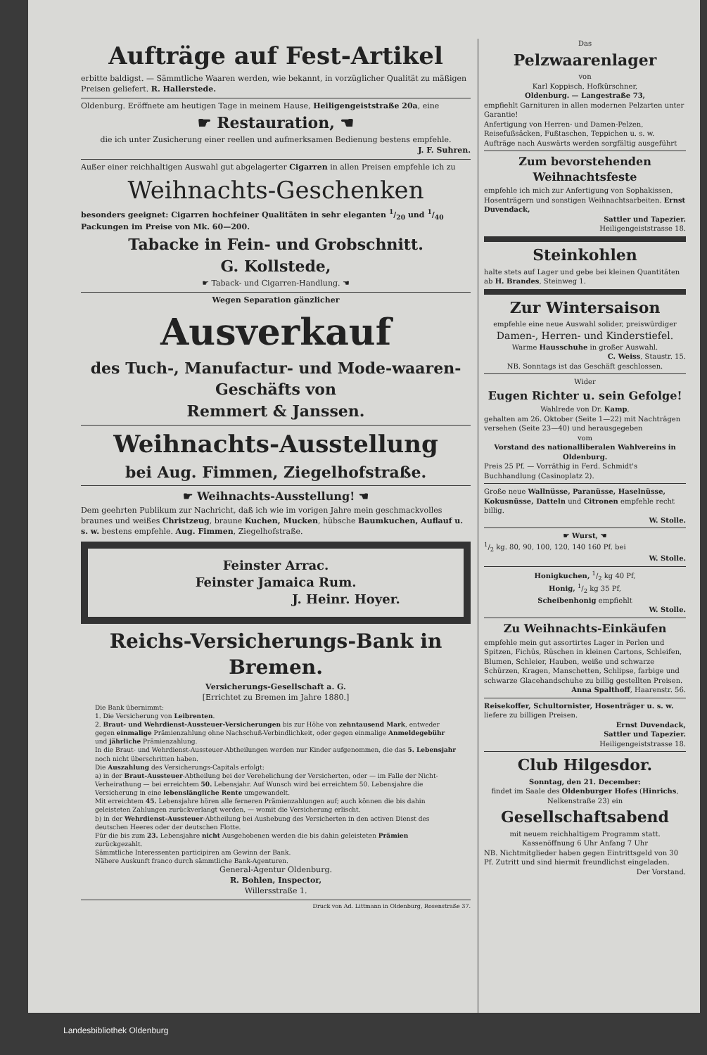Aufträge auf Fest-Artikel
erbitte baldigst. — Sämmtliche Waaren werden, wie bekannt, in vorzüglicher Qualität zu mäßigen Preisen geliefert. R. Hallerstede.
Oldenburg. Eröffnete am heutigen Tage in meinem Hause, Heiligengeiststraße 20a, eine
☛ Restauration, ☚
die ich unter Zusicherung einer reellen und aufmerksamen Bedienung bestens empfehle.
J. F. Suhren.
Außer einer reichhaltigen Auswahl gut abgelagerter Cigarren in allen Preisen empfehle ich zu
Weihnachts-Geschenken
besonders geeignet: Cigarren hochfeiner Qualitäten in sehr eleganten 1/20 und 1/40 Packungen im Preise von Mk. 60—200.
Tabacke in Fein- und Grobschnitt.
G. Kollstede,
☛ Taback- und Cigarren-Handlung. ☚
Wegen Separation gänzlicher
Ausverkauf
des Tuch-, Manufactur- und Mode-waaren-Geschäfts von
Remmert & Janssen.
Weihnachts-Ausstellung
bei Aug. Fimmen, Ziegelhofstraße.
☛ Weihnachts-Ausstellung! ☚
Dem geehrten Publikum zur Nachricht, daß ich wie im vorigen Jahre mein geschmackvolles braunes und weißes Christzeug, braune Kuchen, Mucken, hübsche Baumkuchen, Auflauf u. s. w. bestens empfehle. Aug. Fimmen, Ziegelhofstraße.
Feinster Arrac.
Feinster Jamaica Rum.
J. Heinr. Hoyer.
Reichs-Versicherungs-Bank in Bremen.
Versicherungs-Gesellschaft a. G.
[Errichtet zu Bremen im Jahre 1880.]
Die Bank übernimmt:
1. Die Versicherung von Leibrenten.
2. Braut- und Wehrdienst-Aussteuer-Versicherungen bis zur Höhe von zehntausend Mark, entweder gegen einmalige Prämienzahlung ohne Nachschuß-Verbindlichkeit, oder gegen einmalige Anmeldegebühr und jährliche Prämienzahlung.
In die Braut- und Wehrdienst-Aussteuer-Abtheilungen werden nur Kinder aufgenommen, die das 5. Lebensjahr noch nicht überschritten haben.
Die Auszahlung des Versicherungs-Capitals erfolgt:
a) in der Braut-Aussteuer-Abtheilung bei der Verehelichung der Versicherten, oder — im Falle der Nicht-Verheirathung — bei erreichtem 50. Lebensjahr. Auf Wunsch wird bei erreichtem 50. Lebensjahre die Versicherung in eine lebenslängliche Rente umgewandelt.
Mit erreichtem 45. Lebensjahre hören alle ferneren Prämienzahlungen auf; auch können die bis dahin geleisteten Zahlungen zurückverlangt werden, — womit die Versicherung erlischt.
b) in der Wehrdienst-Aussteuer-Abtheilung bei Aushebung des Versicherten in den activen Dienst des deutschen Heeres oder der deutschen Flotte.
Für die bis zum 23. Lebensjahre nicht Ausgehobenen werden die bis dahin geleisteten Prämien zurückgezahlt.
Sämmtliche Interessenten participiren am Gewinn der Bank.
Nähere Auskunft franco durch sämmtliche Bank-Agenturen.
General-Agentur Oldenburg.
R. Bohlen, Inspector,
Willersstraße 1.
Druck von Ad. Littmann in Oldenburg, Rosenstraße 37.
Das
Pelzwaarenlager
von
Karl Koppisch, Hofkürschner,
Oldenburg. — Langestraße 73,
empfiehlt Garnituren in allen modernen Pelzarten unter Garantie!
Anfertigung von Herren- und Damen-Pelzen, Reisefußsäcken, Fußtaschen, Teppichen u. s. w. Aufträge nach Auswärts werden sorgfältig ausgeführt
Zum bevorstehenden Weihnachtsfeste
empfehle ich mich zur Anfertigung von Sophakissen, Hosenträgern und sonstigen Weihnachtsarbeiten. Ernst Duvendack,
Sattler und Tapezier.
Heiligengeiststrasse 18.
Steinkohlen
halte stets auf Lager und gebe bei kleinen Quantitäten ab H. Brandes, Steinweg 1.
Zur Wintersaison
empfehle eine neue Auswahl solider, preiswürdiger
Damen-, Herren- und Kinderstiefel.
Warme Hausschuhe in großer Auswahl.
C. Weiss, Staustr. 15.
NB. Sonntags ist das Geschäft geschlossen.
Wider
Eugen Richter u. sein Gefolge!
Wahlrede von Dr. Kamp,
gehalten am 26. Oktober (Seite 1—22) mit Nachträgen versehen (Seite 23—40) und herausgegeben
vom
Vorstand des nationalliberalen Wahlvereins in Oldenburg.
Preis 25 Pf. — Vorräthig in Ferd. Schmidt's Buchhandlung (Casinoplatz 2).
Große neue Wallnüsse, Paranüsse, Haselnüsse, Kokusnüsse, Datteln und Citronen empfehle recht billig.
W. Stolle.
☛ Wurst, ☚
1/2 kg. 80, 90, 100, 120, 140 160 Pf. bei
W. Stolle.
Honigkuchen, 1/2 kg 40 Pf,
Honig, 1/2 kg 35 Pf,
Scheibenhonig empfiehlt
W. Stolle.
Zu Weihnachts-Einkäufen
empfehle mein gut assortirtes Lager in Perlen und Spitzen, Fichüs, Rüschen in kleinen Cartons, Schleifen, Blumen, Schleier, Hauben, weiße und schwarze Schürzen, Kragen, Manschetten, Schlipse, farbige und schwarze Glacehandschuhe zu billig gestellten Preisen.
Anna Spalthoff, Haarenstr. 56.
Reisekoffer, Schultornister, Hosenträger u. s. w. liefere zu billigen Preisen.
Ernst Duvendack,
Sattler und Tapezier.
Heiligengeiststrasse 18.
Club Hilgesdor.
Sonntag, den 21. December:
findet im Saale des Oldenburger Hofes (Hinrichs, Nelkenstraße 23) ein
Gesellschaftsabend
mit neuem reichhaltigem Programm statt.
Kassenöffnung 6 Uhr Anfang 7 Uhr
NB. Nichtmitglieder haben gegen Eintrittsgeld von 30 Pf. Zutritt und sind hiermit freundlichst eingeladen.
Der Vorstand.
Landesbibliothek Oldenburg